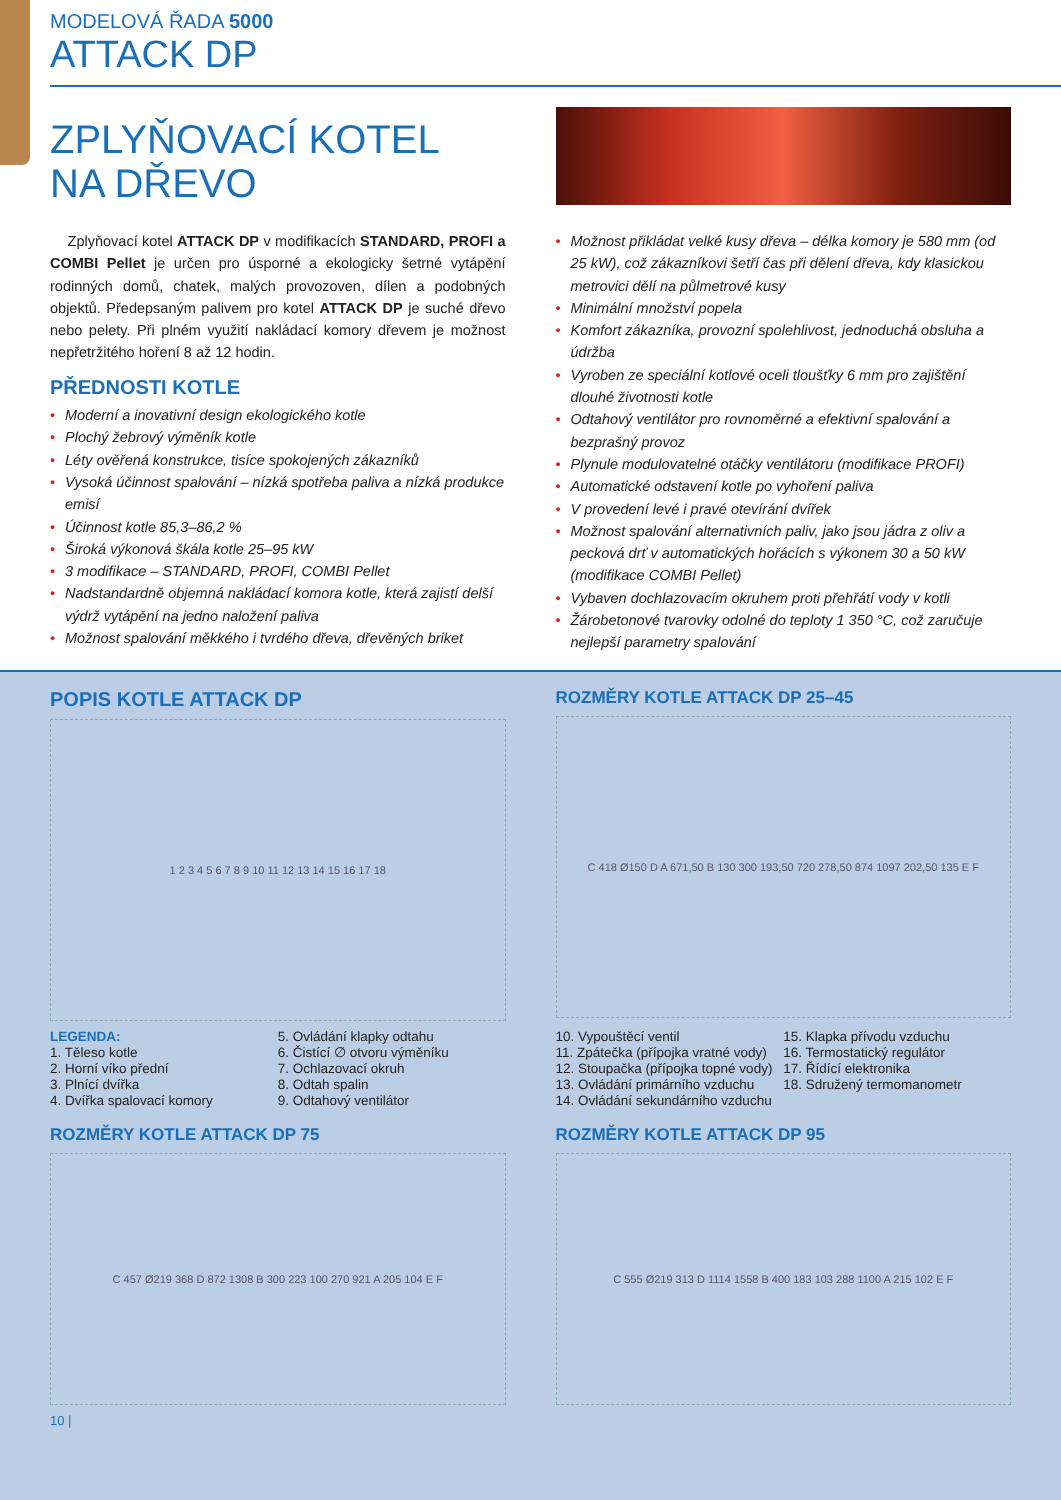MODELOVÁ ŘADA 5000
ATTACK DP
ZPLYŇOVACÍ KOTEL
NA DŘEVO
Zplyňovací kotel ATTACK DP v modifikacích STANDARD, PROFI a COMBI Pellet je určen pro úsporné a ekologicky šetrné vytápění rodinných domů, chatek, malých provozoven, dílen a podobných objektů. Předepsaným palivem pro kotel ATTACK DP je suché dřevo nebo pelety. Při plném využití nakládací komory dřevem je možnost nepřetržitého hoření 8 až 12 hodin.
PŘEDNOSTI KOTLE
• Moderní a inovativní design ekologického kotle
• Plochý žebrový výměník kotle
• Léty ověřená konstrukce, tisíce spokojených zákazníků
• Vysoká účinnost spalování – nízká spotřeba paliva a nízká produkce emisí
• Účinnost kotle 85,3–86,2 %
• Široká výkonová škála kotle 25–95 kW
• 3 modifikace – STANDARD, PROFI, COMBI Pellet
• Nadstandardně objemná nakládací komora kotle, která zajistí delší výdrž vytápění na jedno naložení paliva
• Možnost spalování měkkého i tvrdého dřeva, dřevěných briket
• Možnost přikládat velké kusy dřeva – délka komory je 580 mm (od 25 kW), což zákazníkovi šetří čas při dělení dřeva, kdy klasickou metrovici dělí na půlmetrové kusy
• Minimální množství popela
• Komfort zákazníka, provozní spolehlivost, jednoduchá obsluha a údržba
• Vyroben ze speciální kotlové oceli tloušťky 6 mm pro zajištění dlouhé životnosti kotle
• Odtahový ventilátor pro rovnoměrné a efektivní spalování a bezprašný provoz
• Plynule modulovatelné otáčky ventilátoru (modifikace PROFI)
• Automatické odstavení kotle po vyhoření paliva
• V provedení levé i pravé otevírání dvířek
• Možnost spalování alternativních paliv, jako jsou jádra z oliv a pecková drť v automatických hořácích s výkonem 30 a 50 kW (modifikace COMBI Pellet)
• Vybaven dochlazovacím okruhem proti přehřátí vody v kotli
• Žárobetonové tvarovky odolné do teploty 1 350 °C, což zaručuje nejlepší parametry spalování
POPIS KOTLE ATTACK DP
1 2 3 4 5 6 7 8 9 10 11 12 13 14 15 16 17 18
ROZMĚRY KOTLE ATTACK DP 25–45
C 418 Ø150 D A 671,50 B 130 300 193,50 720 278,50 874 1097 202,50 135 E F
LEGENDA:
1. Těleso kotle
2. Horní víko přední
3. Plnící dvířka
4. Dvířka spalovací komory
5. Ovládání klapky odtahu
6. Čistící ∅ otvoru výměníku
7. Ochlazovací okruh
8. Odtah spalin
9. Odtahový ventilátor
10. Vypouštěcí ventil
11. Zpátečka (přípojka vratné vody)
12. Stoupačka (přípojka topné vody)
13. Ovládání primárního vzduchu
14. Ovládání sekundárního vzduchu
15. Klapka přívodu vzduchu
16. Termostatický regulátor
17. Řídící elektronika
18. Sdružený termomanometr
ROZMĚRY KOTLE ATTACK DP 75
C 457 Ø219 368 D 872 1308 B 300 223 100 270 921 A 205 104 E F
ROZMĚRY KOTLE ATTACK DP 95
C 555 Ø219 313 D 1114 1558 B 400 183 103 288 1100 A 215 102 E F
10 |